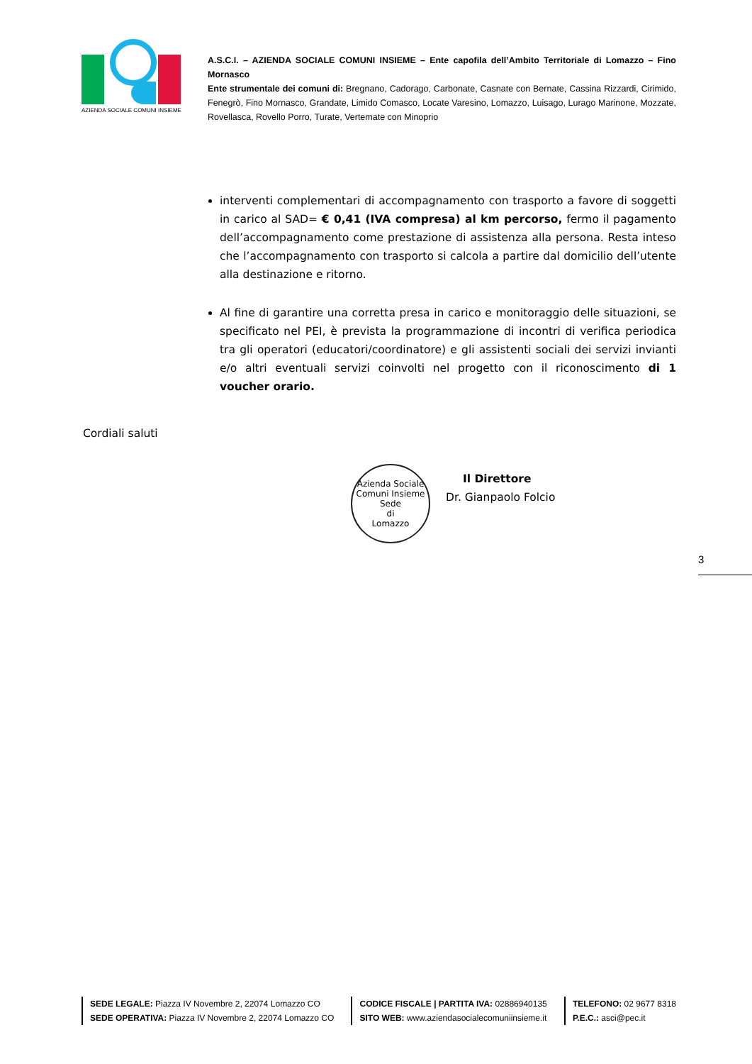AZIENDA SOCIALE COMUNI INSIEME
A.S.C.I. – AZIENDA SOCIALE COMUNI INSIEME – Ente capofila dell’Ambito Territoriale di Lomazzo – Fino Mornasco
Ente strumentale dei comuni di: Bregnano, Cadorago, Carbonate, Casnate con Bernate, Cassina Rizzardi, Cirimido, Fenegrò, Fino Mornasco, Grandate, Limido Comasco, Locate Varesino, Lomazzo, Luisago, Lurago Marinone, Mozzate, Rovellasca, Rovello Porro, Turate, Vertemate con Minoprio
interventi complementari di accompagnamento con trasporto a favore di soggetti in carico al SAD= € 0,41 (IVA compresa) al km percorso, fermo il pagamento dell’accompagnamento come prestazione di assistenza alla persona. Resta inteso che l’accompagnamento con trasporto si calcola a partire dal domicilio dell’utente alla destinazione e ritorno.
Al fine di garantire una corretta presa in carico e monitoraggio delle situazioni, se specificato nel PEI, è prevista la programmazione di incontri di verifica periodica tra gli operatori (educatori/coordinatore) e gli assistenti sociali dei servizi invianti e/o altri eventuali servizi coinvolti nel progetto con il riconoscimento di 1 voucher orario.
Cordiali saluti
Azienda Sociale Comuni Insieme
Sede
di
Lomazzo
Il Direttore
Dr. Gianpaolo Folcio
3
SEDE LEGALE: Piazza IV Novembre 2, 22074 Lomazzo CO
SEDE OPERATIVA: Piazza IV Novembre 2, 22074 Lomazzo CO
CODICE FISCALE | PARTITA IVA: 02886940135
SITO WEB: www.aziendasocialecomuniinsieme.it
TELEFONO: 02 9677 8318
P.E.C.: asci@pec.it